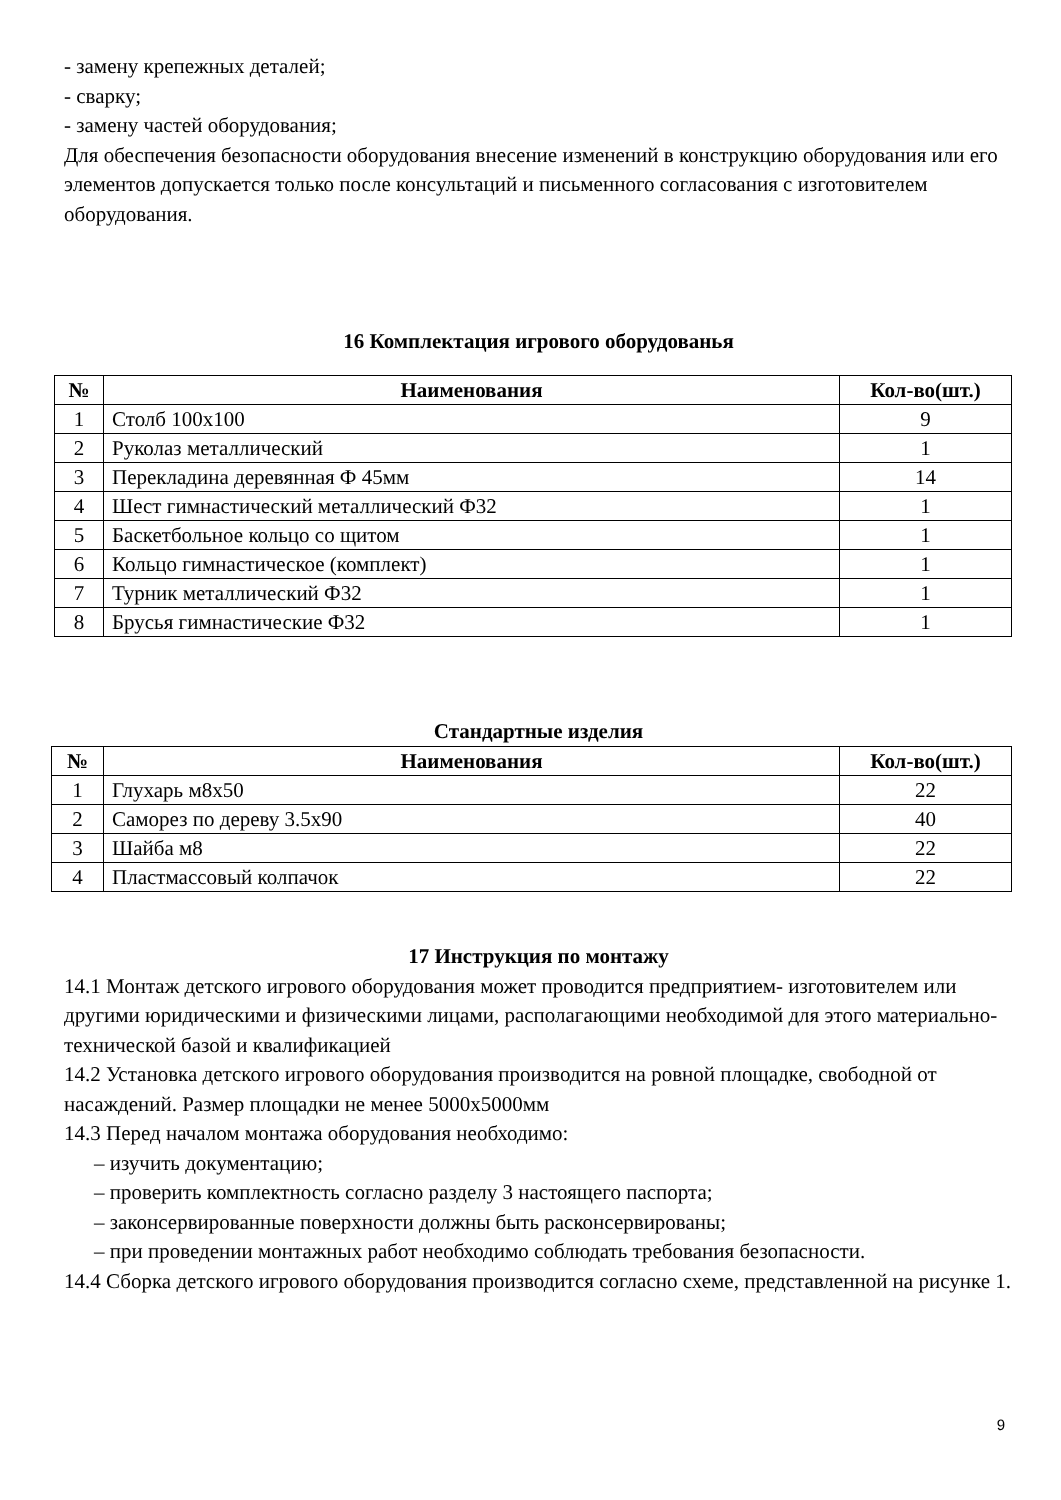- замену крепежных деталей;
- сварку;
- замену частей оборудования;
Для обеспечения безопасности оборудования внесение изменений в конструкцию оборудования или его элементов допускается только после консультаций и письменного согласования с изготовителем оборудования.
16 Комплектация игрового оборудованья
| № | Наименования | Кол-во(шт.) |
| --- | --- | --- |
| 1 | Столб 100х100 | 9 |
| 2 | Руколаз металлический | 1 |
| 3 | Перекладина деревянная Ф 45мм | 14 |
| 4 | Шест гимнастический металлический Ф32 | 1 |
| 5 | Баскетбольное кольцо со щитом | 1 |
| 6 | Кольцо гимнастическое (комплект) | 1 |
| 7 | Турник металлический Ф32 | 1 |
| 8 | Брусья гимнастические Ф32 | 1 |
Стандартные изделия
| № | Наименования | Кол-во(шт.) |
| --- | --- | --- |
| 1 | Глухарь м8х50 | 22 |
| 2 | Саморез по дереву 3.5х90 | 40 |
| 3 | Шайба м8 | 22 |
| 4 | Пластмассовый колпачок | 22 |
17 Инструкция по монтажу
14.1 Монтаж детского игрового оборудования может проводится предприятием- изготовителем или другими юридическими и физическими лицами, располагающими необходимой для этого материально- технической базой и квалификацией
14.2 Установка детского игрового оборудования производится на ровной площадке, свободной от насаждений. Размер площадки не менее 5000х5000мм
14.3 Перед началом монтажа оборудования необходимо:
– изучить документацию;
– проверить комплектность согласно разделу 3 настоящего паспорта;
– законсервированные поверхности должны быть расконсервированы;
– при проведении монтажных работ необходимо соблюдать требования безопасности.
14.4 Сборка детского игрового оборудования производится согласно схеме, представленной на рисунке 1.
9